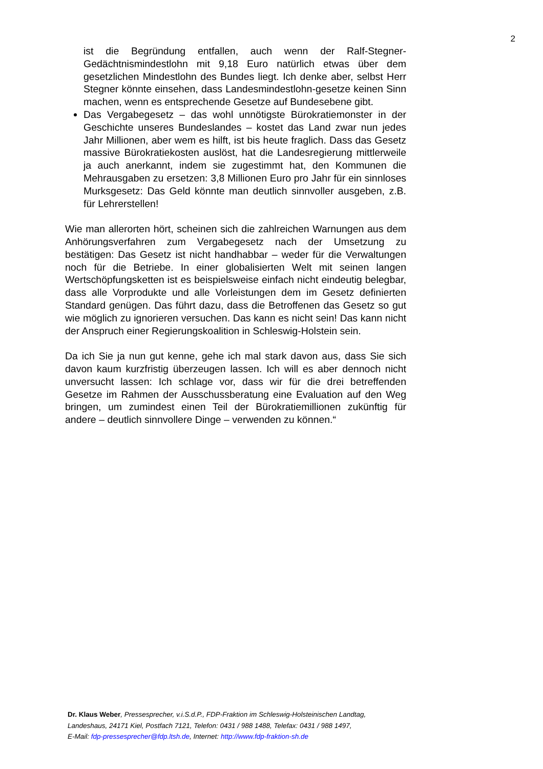2
ist die Begründung entfallen, auch wenn der Ralf-Stegner-Gedächtnismindestlohn mit 9,18 Euro natürlich etwas über dem gesetzlichen Mindestlohn des Bundes liegt. Ich denke aber, selbst Herr Stegner könnte einsehen, dass Landesmindestlohn-gesetze keinen Sinn machen, wenn es entsprechende Gesetze auf Bundesebene gibt.
Das Vergabegesetz – das wohl unnötigste Bürokratiemonster in der Geschichte unseres Bundeslandes – kostet das Land zwar nun jedes Jahr Millionen, aber wem es hilft, ist bis heute fraglich. Dass das Gesetz massive Bürokratiekosten auslöst, hat die Landesregierung mittlerweile ja auch anerkannt, indem sie zugestimmt hat, den Kommunen die Mehrausgaben zu ersetzen: 3,8 Millionen Euro pro Jahr für ein sinnloses Murksgesetz: Das Geld könnte man deutlich sinnvoller ausgeben, z.B. für Lehrerstellen!
Wie man allerorten hört, scheinen sich die zahlreichen Warnungen aus dem Anhörungsverfahren zum Vergabegesetz nach der Umsetzung zu bestätigen: Das Gesetz ist nicht handhabbar – weder für die Verwaltungen noch für die Betriebe. In einer globalisierten Welt mit seinen langen Wertschöpfungsketten ist es beispielsweise einfach nicht eindeutig belegbar, dass alle Vorprodukte und alle Vorleistungen dem im Gesetz definierten Standard genügen. Das führt dazu, dass die Betroffenen das Gesetz so gut wie möglich zu ignorieren versuchen. Das kann es nicht sein! Das kann nicht der Anspruch einer Regierungskoalition in Schleswig-Holstein sein.
Da ich Sie ja nun gut kenne, gehe ich mal stark davon aus, dass Sie sich davon kaum kurzfristig überzeugen lassen. Ich will es aber dennoch nicht unversucht lassen: Ich schlage vor, dass wir für die drei betreffenden Gesetze im Rahmen der Ausschussberatung eine Evaluation auf den Weg bringen, um zumindest einen Teil der Bürokratiemillionen zukünftig für andere – deutlich sinnvollere Dinge – verwenden zu können.“
Dr. Klaus Weber, Pressesprecher, v.i.S.d.P., FDP-Fraktion im Schleswig-Holsteinischen Landtag,
Landeshaus, 24171 Kiel, Postfach 7121, Telefon: 0431 / 988 1488, Telefax: 0431 / 988 1497,
E-Mail: fdp-pressesprecher@fdp.ltsh.de, Internet: http://www.fdp-fraktion-sh.de